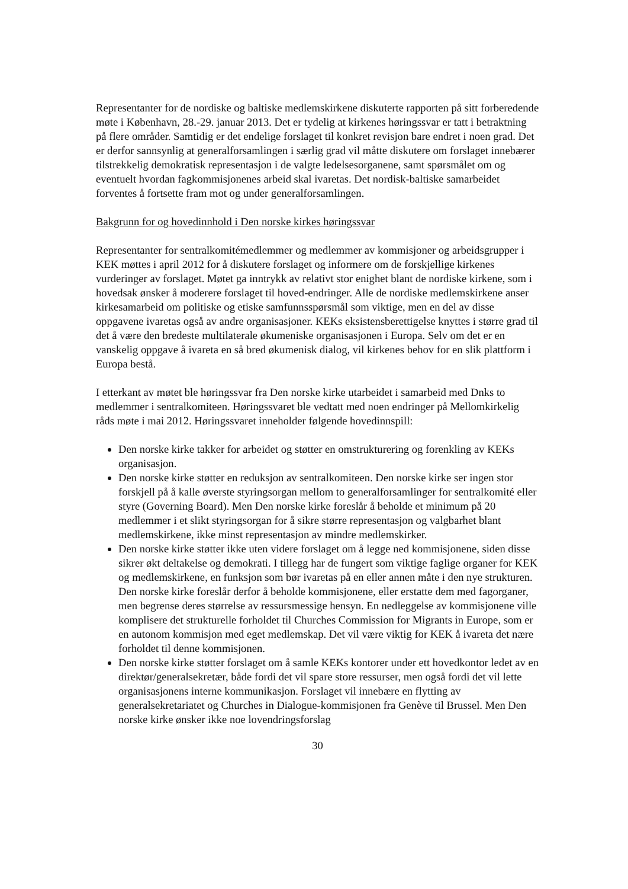Representanter for de nordiske og baltiske medlemskirkene diskuterte rapporten på sitt forberedende møte i København, 28.-29. januar 2013. Det er tydelig at kirkenes høringssvar er tatt i betraktning på flere områder. Samtidig er det endelige forslaget til konkret revisjon bare endret i noen grad. Det er derfor sannsynlig at generalforsamlingen i særlig grad vil måtte diskutere om forslaget innebærer tilstrekkelig demokratisk representasjon i de valgte ledelsesorganene, samt spørsmålet om og eventuelt hvordan fagkommisjonenes arbeid skal ivaretas. Det nordisk-baltiske samarbeidet forventes å fortsette fram mot og under generalforsamlingen.
Bakgrunn for og hovedinnhold i Den norske kirkes høringssvar
Representanter for sentralkomitémedlemmer og medlemmer av kommisjoner og arbeidsgrupper i KEK møttes i april 2012 for å diskutere forslaget og informere om de forskjellige kirkenes vurderinger av forslaget. Møtet ga inntrykk av relativt stor enighet blant de nordiske kirkene, som i hovedsak ønsker å moderere forslaget til hoved-endringer. Alle de nordiske medlemskirkene anser kirkesamarbeid om politiske og etiske samfunnsspørsmål som viktige, men en del av disse oppgavene ivaretas også av andre organisasjoner. KEKs eksistensberettigelse knyttes i større grad til det å være den bredeste multilaterale økumeniske organisasjonen i Europa. Selv om det er en vanskelig oppgave å ivareta en så bred økumenisk dialog, vil kirkenes behov for en slik plattform i Europa bestå.
I etterkant av møtet ble høringssvar fra Den norske kirke utarbeidet i samarbeid med Dnks to medlemmer i sentralkomiteen. Høringssvaret ble vedtatt med noen endringer på Mellomkirkelig råds møte i mai 2012. Høringssvaret inneholder følgende hovedinnspill:
Den norske kirke takker for arbeidet og støtter en omstrukturering og forenkling av KEKs organisasjon.
Den norske kirke støtter en reduksjon av sentralkomiteen. Den norske kirke ser ingen stor forskjell på å kalle øverste styringsorgan mellom to generalforsamlinger for sentralkomité eller styre (Governing Board). Men Den norske kirke foreslår å beholde et minimum på 20 medlemmer i et slikt styringsorgan for å sikre større representasjon og valgbarhet blant medlemskirkene, ikke minst representasjon av mindre medlemskirker.
Den norske kirke støtter ikke uten videre forslaget om å legge ned kommisjonene, siden disse sikrer økt deltakelse og demokrati. I tillegg har de fungert som viktige faglige organer for KEK og medlemskirkene, en funksjon som bør ivaretas på en eller annen måte i den nye strukturen. Den norske kirke foreslår derfor å beholde kommisjonene, eller erstatte dem med fagorganer, men begrense deres størrelse av ressursmessige hensyn. En nedleggelse av kommisjonene ville komplisere det strukturelle forholdet til Churches Commission for Migrants in Europe, som er en autonom kommisjon med eget medlemskap. Det vil være viktig for KEK å ivareta det nære forholdet til denne kommisjonen.
Den norske kirke støtter forslaget om å samle KEKs kontorer under ett hovedkontor ledet av en direktør/generalsekretær, både fordi det vil spare store ressurser, men også fordi det vil lette organisasjonens interne kommunikasjon. Forslaget vil innebære en flytting av generalsekretariatet og Churches in Dialogue-kommisjonen fra Genève til Brussel. Men Den norske kirke ønsker ikke noe lovendringsforslag
30